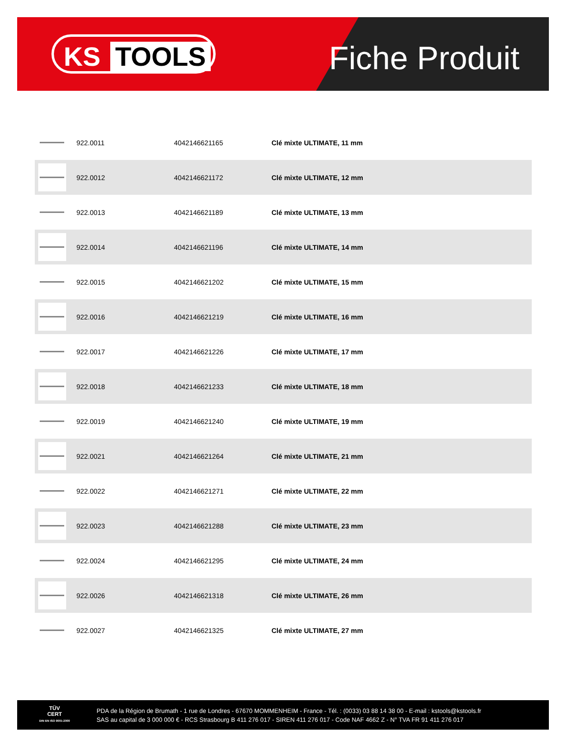KS TOOLS Fiche Produit
| | 922.0011 | 4042146621165 | Clé mixte ULTIMATE, 11 mm |
| | 922.0012 | 4042146621172 | Clé mixte ULTIMATE, 12 mm |
| | 922.0013 | 4042146621189 | Clé mixte ULTIMATE, 13 mm |
| | 922.0014 | 4042146621196 | Clé mixte ULTIMATE, 14 mm |
| | 922.0015 | 4042146621202 | Clé mixte ULTIMATE, 15 mm |
| | 922.0016 | 4042146621219 | Clé mixte ULTIMATE, 16 mm |
| | 922.0017 | 4042146621226 | Clé mixte ULTIMATE, 17 mm |
| | 922.0018 | 4042146621233 | Clé mixte ULTIMATE, 18 mm |
| | 922.0019 | 4042146621240 | Clé mixte ULTIMATE, 19 mm |
| | 922.0021 | 4042146621264 | Clé mixte ULTIMATE, 21 mm |
| | 922.0022 | 4042146621271 | Clé mixte ULTIMATE, 22 mm |
| | 922.0023 | 4042146621288 | Clé mixte ULTIMATE, 23 mm |
| | 922.0024 | 4042146621295 | Clé mixte ULTIMATE, 24 mm |
| | 922.0026 | 4042146621318 | Clé mixte ULTIMATE, 26 mm |
| | 922.0027 | 4042146621325 | Clé mixte ULTIMATE, 27 mm |
TÜV
CERT
DIN EN ISO 9001:2000
PDA de la Région de Brumath - 1 rue de Londres - 67670 MOMMENHEIM - France - Tél. : (0033) 03 88 14 38 00 - E-mail : kstools@kstools.fr
SAS au capital de 3 000 000 € - RCS Strasbourg B 411 276 017 - SIREN 411 276 017 - Code NAF 4662 Z - N° TVA FR 91 411 276 017